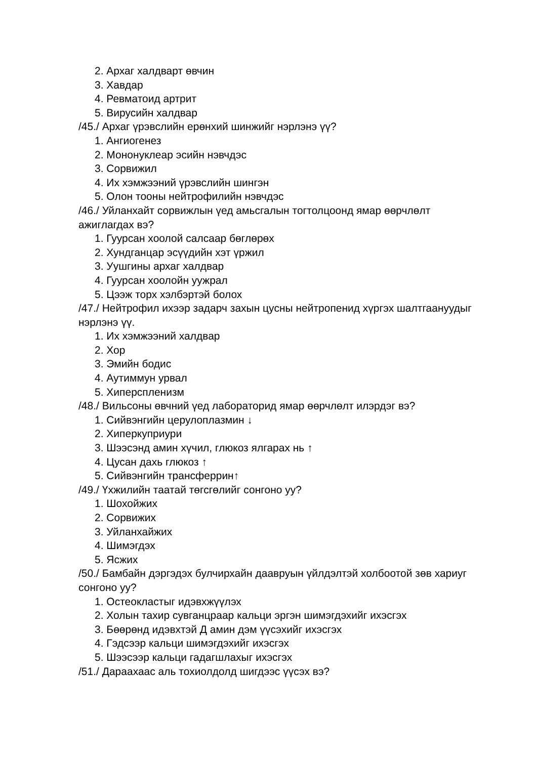2. Архаг халдварт өвчин
3. Хавдар
4. Ревматоид артрит
5. Вирусийн халдвар
/45./ Архаг үрэвслийн ерөнхий шинжийг нэрлэнэ үү?
1. Ангиогенез
2. Мононуклеар эсийн нэвчдэс
3. Сорвижил
4. Их хэмжээний үрэвслийн шингэн
5. Олон тооны нейтрофилийн нэвчдэс
/46./ Уйланхайт сорвижлын үед амьсгалын тогтолцоонд ямар өөрчлөлт ажиглагдах вэ?
1. Гуурсан хоолой салсаар бөглөрөх
2. Хундганцар эсүүдийн хэт үржил
3. Уушгины архаг халдвар
4. Гуурсан хоолойн уужрал
5. Цээж торх хэлбэртэй болох
/47./ Нейтрофил ихээр задарч захын цусны нейтропенид хүргэх шалтгаануудыг нэрлэнэ үү.
1. Их хэмжээний халдвар
2. Хор
3. Эмийн бодис
4. Аутиммун урвал
5. Хиперспленизм
/48./ Вильсоны өвчний үед лабораторид ямар өөрчлөлт илэрдэг вэ?
1. Сийвэнгийн церулоплазмин ↓
2. Хиперкуприури
3. Шээсэнд амин хүчил, глюкоз ялгарах нь ↑
4. Цусан дахь глюкоз ↑
5. Сийвэнгийн трансферрин↑
/49./ Үхжилийн таатай төгсгөлийг сонгоно уу?
1. Шохойжих
2. Сорвижих
3. Уйланхайжих
4. Шимэгдэх
5. Ясжих
/50./ Бамбайн дэргэдэх булчирхайн даавруын үйлдэлтэй холбоотой зөв хариуг сонгоно уу?
1. Остеокластыг идэвхжүүлэх
2. Холын тахир сувганцраар кальци эргэн шимэгдэхийг ихэсгэх
3. Бөөрөнд идэвхтэй Д амин дэм үүсэхийг ихэсгэх
4. Гэдсээр кальци шимэгдэхийг ихэсгэх
5. Шээсээр кальци гадагшлахыг ихэсгэх
/51./ Дараахаас аль тохиолдолд шигдээс үүсэх вэ?